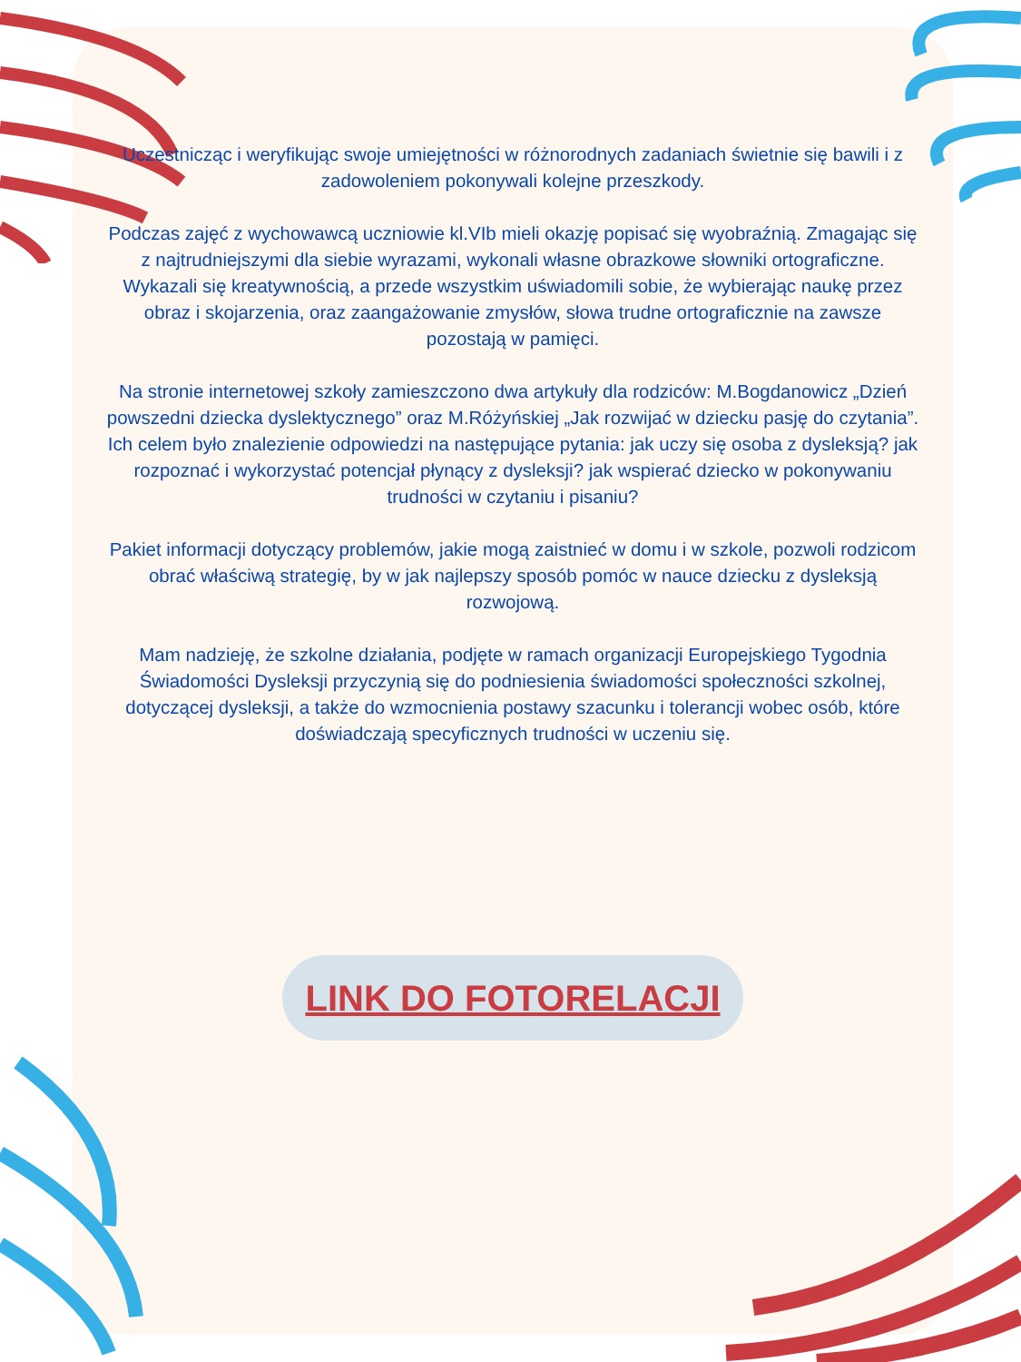Uczestnicząc i weryfikując swoje umiejętności w różnorodnych zadaniach świetnie się bawili i z zadowoleniem pokonywali kolejne przeszkody.
Podczas zajęć z wychowawcą uczniowie kl.VIb mieli okazję popisać się wyobraźnią. Zmagając się z najtrudniejszymi dla siebie wyrazami, wykonali własne obrazkowe słowniki ortograficzne. Wykazali się kreatywnością, a przede wszystkim uświadomili sobie, że wybierając naukę przez obraz i skojarzenia, oraz zaangażowanie zmysłów, słowa trudne ortograficznie na zawsze pozostają w pamięci.
Na stronie internetowej szkoły zamieszczono dwa artykuły dla rodziców: M.Bogdanowicz „Dzień powszedni dziecka dyslektycznego” oraz M.Różyńskiej „Jak rozwijać w dziecku pasję do czytania”. Ich celem było znalezienie odpowiedzi na następujące pytania: jak uczy się osoba z dysleksją? jak rozpoznać i wykorzystać potencjał płynący z dysleksji? jak wspierać dziecko w pokonywaniu trudności w czytaniu i pisaniu?
Pakiet informacji dotyczący problemów, jakie mogą zaistnieć w domu i w szkole, pozwoli rodzicom obrać właściwą strategię, by w jak najlepszy sposób pomóc w nauce dziecku z dysleksją rozwojową.
Mam nadzieję, że szkolne działania, podjęte w ramach organizacji Europejskiego Tygodnia Świadomości Dysleksji przyczynią się do podniesienia świadomości społeczności szkolnej, dotyczącej dysleksji, a także do wzmocnienia postawy szacunku i tolerancji wobec osób, które doświadczają specyficznych trudności w uczeniu się.
LINK DO FOTORELACJI